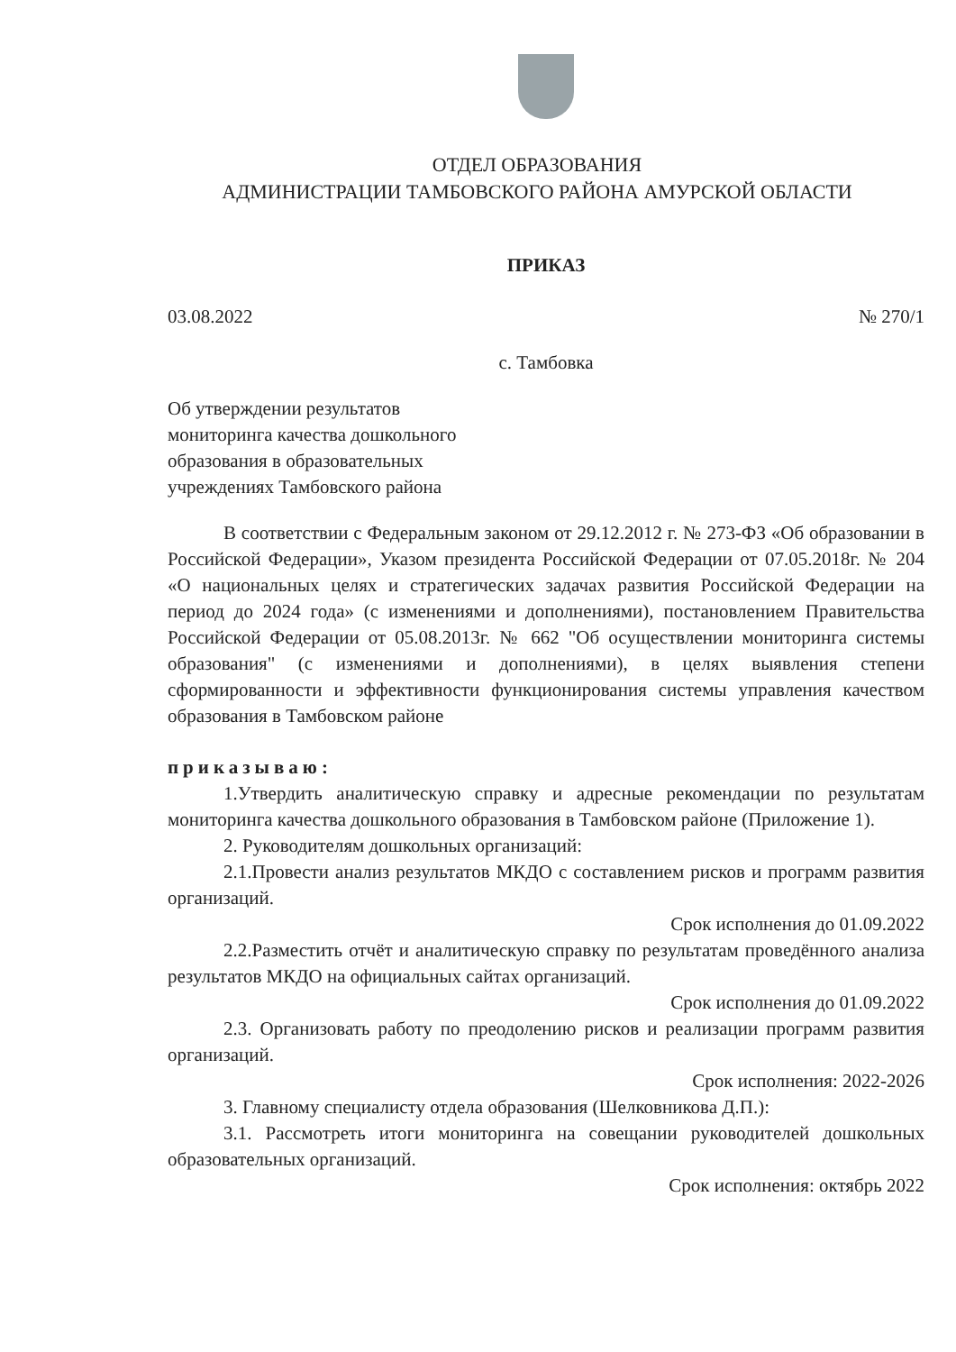ОТДЕЛ ОБРАЗОВАНИЯ
АДМИНИСТРАЦИИ ТАМБОВСКОГО РАЙОНА АМУРСКОЙ ОБЛАСТИ
ПРИКАЗ
03.08.2022 № 270/1
с. Тамбовка
Об утверждении результатов
мониторинга качества дошкольного
образования в образовательных
учреждениях Тамбовского района
В соответствии с Федеральным законом от 29.12.2012 г. № 273-ФЗ «Об образовании в Российской Федерации», Указом президента Российской Федерации от 07.05.2018г. № 204 «О национальных целях и стратегических задачах развития Российской Федерации на период до 2024 года» (с изменениями и дополнениями), постановлением Правительства Российской Федерации от 05.08.2013г. № 662 "Об осуществлении мониторинга системы образования" (с изменениями и дополнениями), в целях выявления степени сформированности и эффективности функционирования системы управления качеством образования в Тамбовском районе
приказываю:
1.Утвердить аналитическую справку и адресные рекомендации по результатам мониторинга качества дошкольного образования в Тамбовском районе (Приложение 1).
2. Руководителям дошкольных организаций:
2.1.Провести анализ результатов МКДО с составлением рисков и программ развития организаций.
Срок исполнения до 01.09.2022
2.2.Разместить отчёт и аналитическую справку по результатам проведённого анализа результатов МКДО на официальных сайтах организаций.
Срок исполнения до 01.09.2022
2.3. Организовать работу по преодолению рисков и реализации программ развития организаций.
Срок исполнения: 2022-2026
3. Главному специалисту отдела образования (Шелковникова Д.П.):
3.1. Рассмотреть итоги мониторинга на совещании руководителей дошкольных образовательных организаций.
Срок исполнения: октябрь 2022